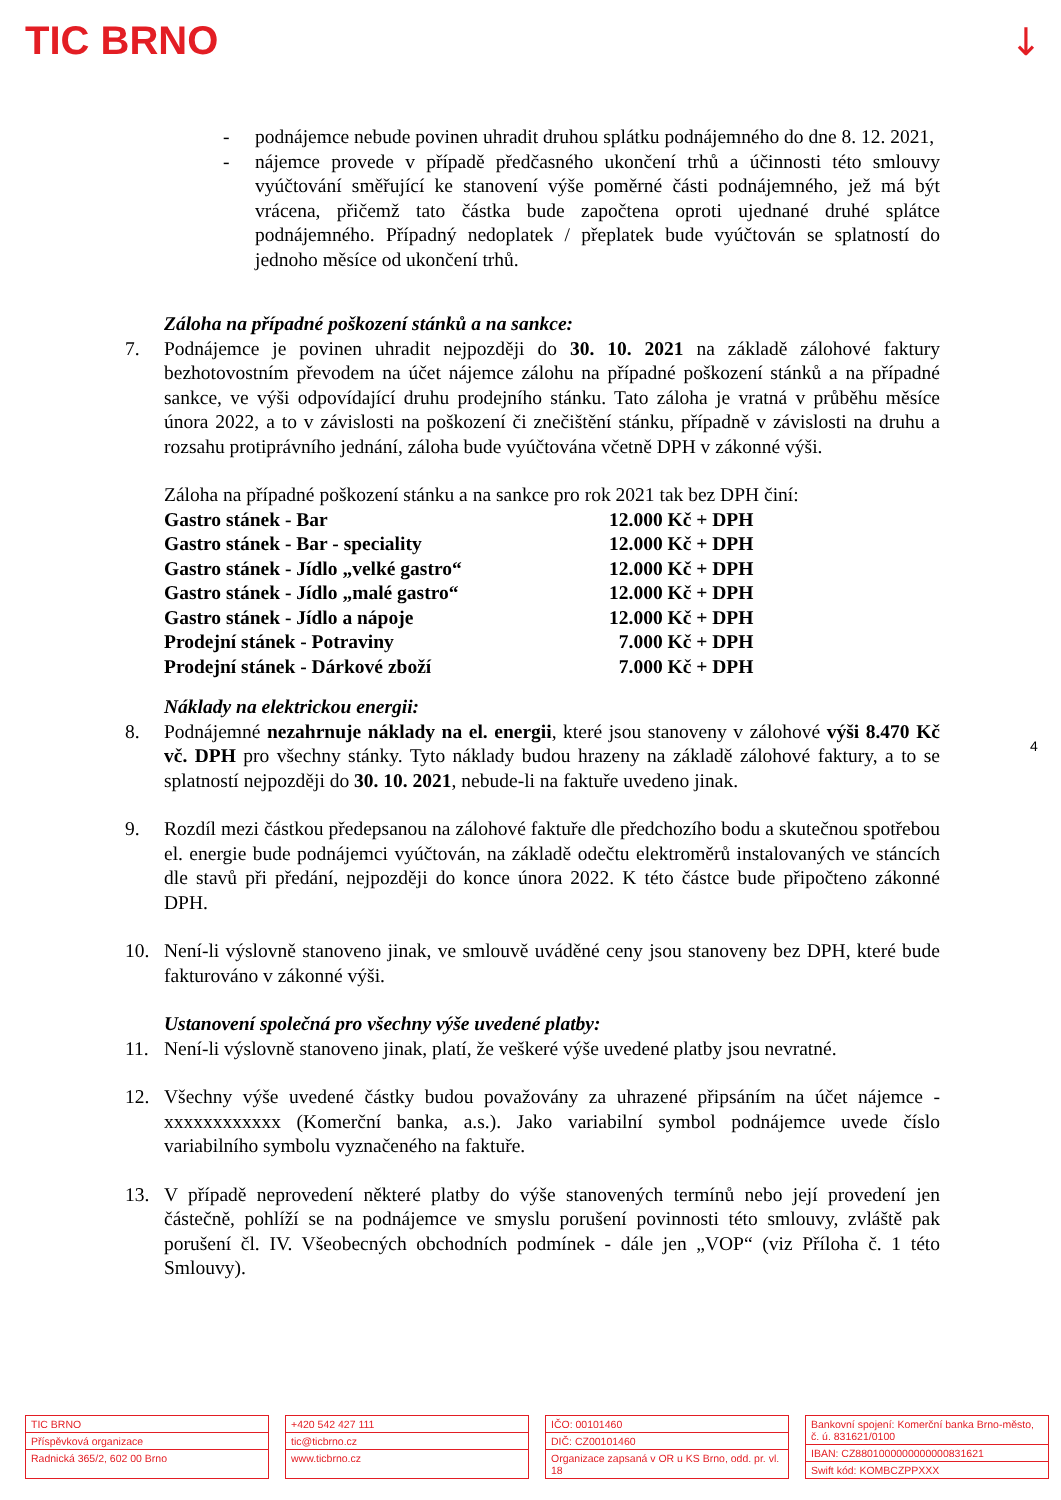TIC BRNO ↓
- podnájemce nebude povinen uhradit druhou splátku podnájemného do dne 8. 12. 2021,
- nájemce provede v případě předčasného ukončení trhů a účinnosti této smlouvy vyúčtování směřující ke stanovení výše poměrné části podnájemného, jež má být vrácena, přičemž tato částka bude započtena oproti ujednané druhé splátce podnájemného. Případný nedoplatek / přeplatek bude vyúčtován se splatností do jednoho měsíce od ukončení trhů.
Záloha na případné poškození stánků a na sankce:
7. Podnájemce je povinen uhradit nejpozději do 30. 10. 2021 na základě zálohové faktury bezhotovostním převodem na účet nájemce zálohu na případné poškození stánků a na případné sankce, ve výši odpovídající druhu prodejního stánku. Tato záloha je vratná v průběhu měsíce února 2022, a to v závislosti na poškození či znečištění stánku, případně v závislosti na druhu a rozsahu protiprávního jednání, záloha bude vyúčtována včetně DPH v zákonné výši.
Záloha na případné poškození stánku a na sankce pro rok 2021 tak bez DPH činí:
| Gastro stánek - Bar | 12.000 Kč + DPH |
| Gastro stánek - Bar - speciality | 12.000 Kč + DPH |
| Gastro stánek - Jídlo „velké gastro“ | 12.000 Kč + DPH |
| Gastro stánek - Jídlo „malé gastro“ | 12.000 Kč + DPH |
| Gastro stánek - Jídlo a nápoje | 12.000 Kč + DPH |
| Prodejní stánek - Potraviny | 7.000 Kč + DPH |
| Prodejní stánek - Dárkové zboží | 7.000 Kč + DPH |
Náklady na elektrickou energii:
8. Podnájemné nezahrnuje náklady na el. energii, které jsou stanoveny v zálohové výši 8.470 Kč vč. DPH pro všechny stánky. Tyto náklady budou hrazeny na základě zálohové faktury, a to se splatností nejpozději do 30. 10. 2021, nebude-li na faktuře uvedeno jinak.
9. Rozdíl mezi částkou předepsanou na zálohové faktuře dle předchozího bodu a skutečnou spotřebou el. energie bude podnájemci vyúčtován, na základě odečtu elektroměrů instalovaných ve stáncích dle stavů při předání, nejpozději do konce února 2022. K této částce bude připočteno zákonné DPH.
10. Není-li výslovně stanoveno jinak, ve smlouvě uváděné ceny jsou stanoveny bez DPH, které bude fakturováno v zákonné výši.
Ustanovení společná pro všechny výše uvedené platby:
11. Není-li výslovně stanoveno jinak, platí, že veškeré výše uvedené platby jsou nevratné.
12. Všechny výše uvedené částky budou považovány za uhrazené připsáním na účet nájemce - xxxxxxxxxxxx (Komerční banka, a.s.). Jako variabilní symbol podnájemce uvede číslo variabilního symbolu vyznačeného na faktuře.
13. V případě neprovedení některé platby do výše stanovených termínů nebo její provedení jen částečně, pohlíží se na podnájemce ve smyslu porušení povinnosti této smlouvy, zvláště pak porušení čl. IV. Všeobecných obchodních podmínek - dále jen „VOP“ (viz Příloha č. 1 této Smlouvy).
4
TIC BRNO
Příspěvková organizace
Radnická 365/2, 602 00 Brno
+420 542 427 111
tic@ticbrno.cz
www.ticbrno.cz
IČO: 00101460
DIČ: CZ00101460
Organizace zapsaná v OR u KS Brno, odd. pr. vl. 18
Bankovní spojení: Komerční banka Brno-město, č. ú. 831621/0100
IBAN: CZ8801000000000000831621
Swift kód: KOMBCZPPXXX